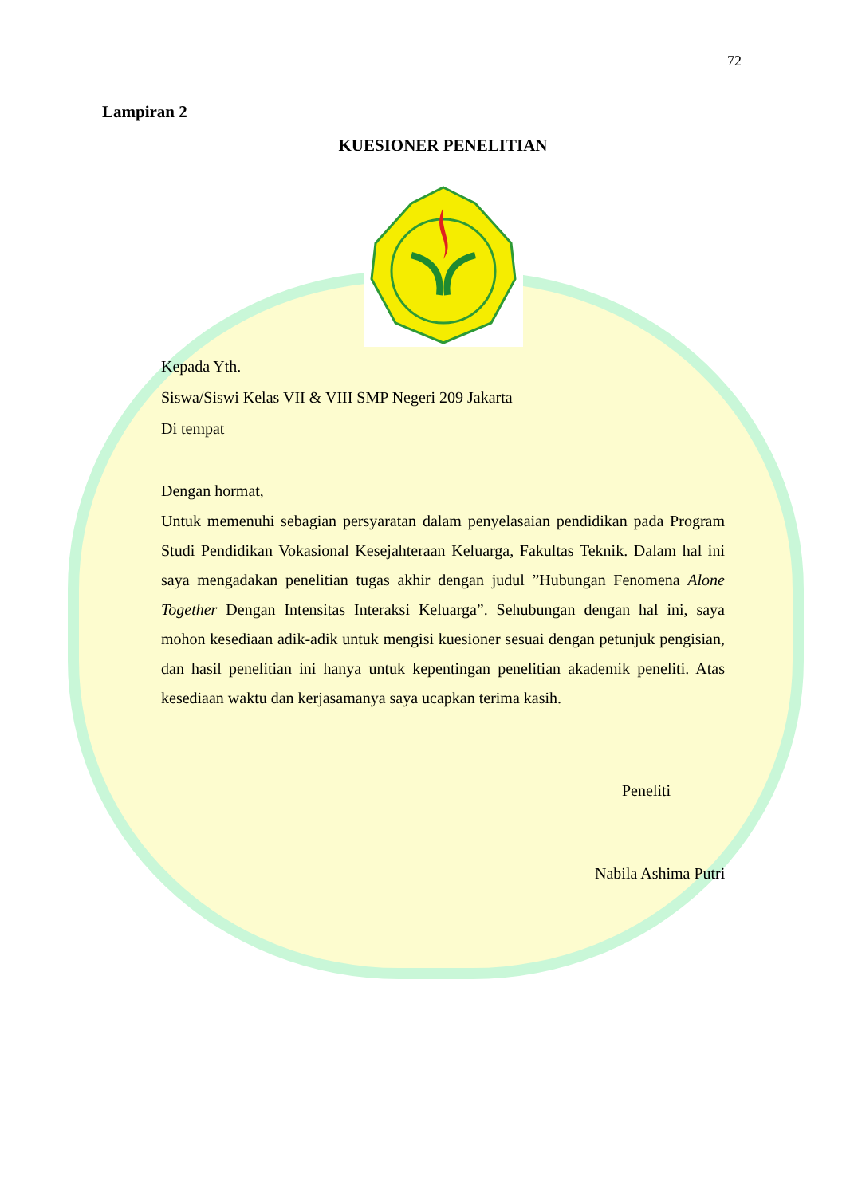72
Lampiran 2
KUESIONER PENELITIAN
Kepada Yth.
Siswa/Siswi Kelas VII & VIII SMP Negeri 209 Jakarta
Di tempat
Dengan hormat,
Untuk memenuhi sebagian persyaratan dalam penyelasaian pendidikan pada Program Studi Pendidikan Vokasional Kesejahteraan Keluarga, Fakultas Teknik. Dalam hal ini saya mengadakan penelitian tugas akhir dengan judul ”Hubungan Fenomena Alone Together Dengan Intensitas Interaksi Keluarga”. Sehubungan dengan hal ini, saya mohon kesediaan adik-adik untuk mengisi kuesioner sesuai dengan petunjuk pengisian, dan hasil penelitian ini hanya untuk kepentingan penelitian akademik peneliti. Atas kesediaan waktu dan kerjasamanya saya ucapkan terima kasih.
Peneliti
Nabila Ashima Putri